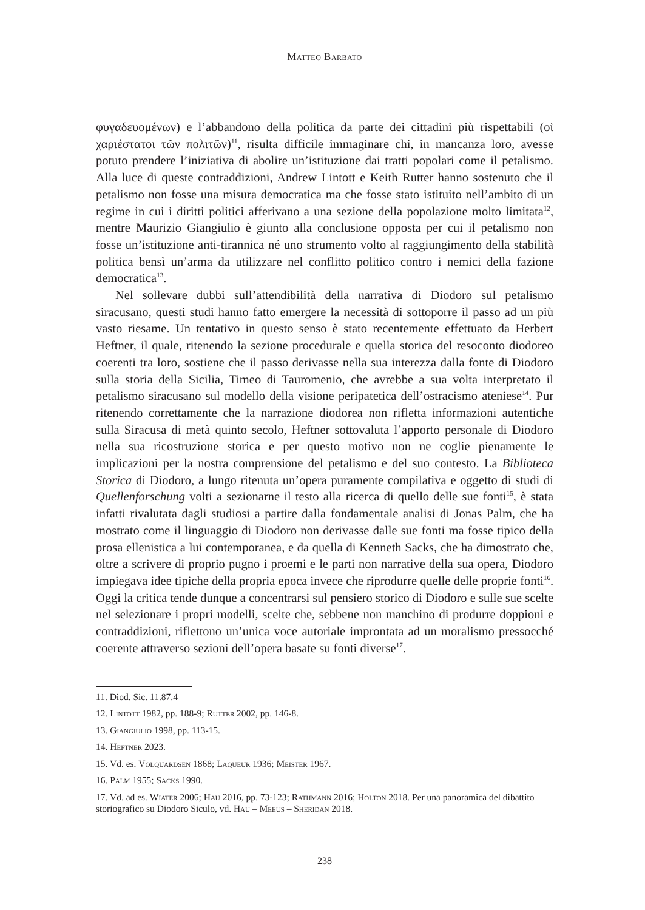Matteo Barbato
φυγαδευομένων) e l’abbandono della politica da parte dei cittadini più rispettabili (οἱ χαριέστατοι τῶν πολιτῶν)<sup>11</sup>, risulta difficile immaginare chi, in mancanza loro, avesse potuto prendere l’iniziativa di abolire un’istituzione dai tratti popolari come il petalismo. Alla luce di queste contraddizioni, Andrew Lintott e Keith Rutter hanno sostenuto che il petalismo non fosse una misura democratica ma che fosse stato istituito nell’ambito di un regime in cui i diritti politici afferivano a una sezione della popolazione molto limitata<sup>12</sup>, mentre Maurizio Giangiulio è giunto alla conclusione opposta per cui il petalismo non fosse un’istituzione anti-tirannica né uno strumento volto al raggiungimento della stabilità politica bensì un’arma da utilizzare nel conflitto politico contro i nemici della fazione democratica<sup>13</sup>.
Nel sollevare dubbi sull’attendibilità della narrativa di Diodoro sul petalismo siracusano, questi studi hanno fatto emergere la necessità di sottoporre il passo ad un più vasto riesame. Un tentativo in questo senso è stato recentemente effettuato da Herbert Heftner, il quale, ritenendo la sezione procedurale e quella storica del resoconto diodoreo coerenti tra loro, sostiene che il passo derivasse nella sua interezza dalla fonte di Diodoro sulla storia della Sicilia, Timeo di Tauromenio, che avrebbe a sua volta interpretato il petalismo siracusano sul modello della visione peripatetica dell’ostracismo ateniese<sup>14</sup>. Pur ritenendo correttamente che la narrazione diodorea non rifletta informazioni autentiche sulla Siracusa di metà quinto secolo, Heftner sottovaluta l’apporto personale di Diodoro nella sua ricostruzione storica e per questo motivo non ne coglie pienamente le implicazioni per la nostra comprensione del petalismo e del suo contesto. La Biblioteca Storica di Diodoro, a lungo ritenuta un’opera puramente compilativa e oggetto di studi di Quellenforschung volti a sezionarne il testo alla ricerca di quello delle sue fonti<sup>15</sup>, è stata infatti rivalutata dagli studiosi a partire dalla fondamentale analisi di Jonas Palm, che ha mostrato come il linguaggio di Diodoro non derivasse dalle sue fonti ma fosse tipico della prosa ellenistica a lui contemporanea, e da quella di Kenneth Sacks, che ha dimostrato che, oltre a scrivere di proprio pugno i proemi e le parti non narrative della sua opera, Diodoro impiegava idee tipiche della propria epoca invece che riprodurre quelle delle proprie fonti<sup>16</sup>. Oggi la critica tende dunque a concentrarsi sul pensiero storico di Diodoro e sulle sue scelte nel selezionare i propri modelli, scelte che, sebbene non manchino di produrre doppioni e contraddizioni, riflettono un’unica voce autoriale improntata ad un moralismo pressocché coerente attraverso sezioni dell’opera basate su fonti diverse<sup>17</sup>.
11. Diod. Sic. 11.87.4
12. Lintott 1982, pp. 188-9; Rutter 2002, pp. 146-8.
13. Giangiulio 1998, pp. 113-15.
14. Heftner 2023.
15. Vd. es. Volquardsen 1868; Laqueur 1936; Meister 1967.
16. Palm 1955; Sacks 1990.
17. Vd. ad es. Wiater 2006; Hau 2016, pp. 73-123; Rathmann 2016; Holton 2018. Per una panoramica del dibattito storiografico su Diodoro Siculo, vd. Hau – Meeus – Sheridan 2018.
238